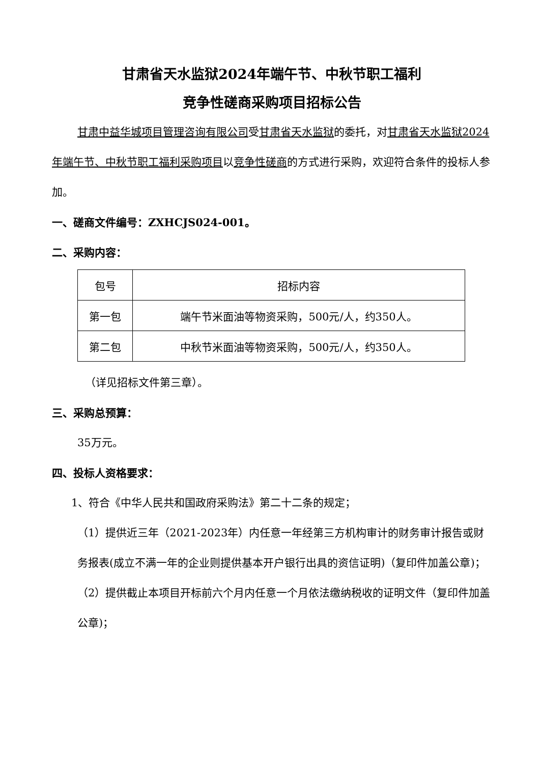甘肃省天水监狱2024年端午节、中秋节职工福利
竞争性磋商采购项目招标公告
甘肃中益华城项目管理咨询有限公司受甘肃省天水监狱的委托，对甘肃省天水监狱2024年端午节、中秋节职工福利采购项目以竞争性磋商的方式进行采购，欢迎符合条件的投标人参加。
一、磋商文件编号：ZXHCJS024-001。
二、采购内容：
| 包号 | 招标内容 |
| 第一包 | 端午节米面油等物资采购，500元/人，约350人。 |
| 第二包 | 中秋节米面油等物资采购，500元/人，约350人。 |
（详见招标文件第三章）。
三、采购总预算：
35万元。
四、投标人资格要求：
1、符合《中华人民共和国政府采购法》第二十二条的规定；
（1）提供近三年（2021-2023年）内任意一年经第三方机构审计的财务审计报告或财务报表(成立不满一年的企业则提供基本开户银行出具的资信证明)（复印件加盖公章)；
（2）提供截止本项目开标前六个月内任意一个月依法缴纳税收的证明文件（复印件加盖公章)；